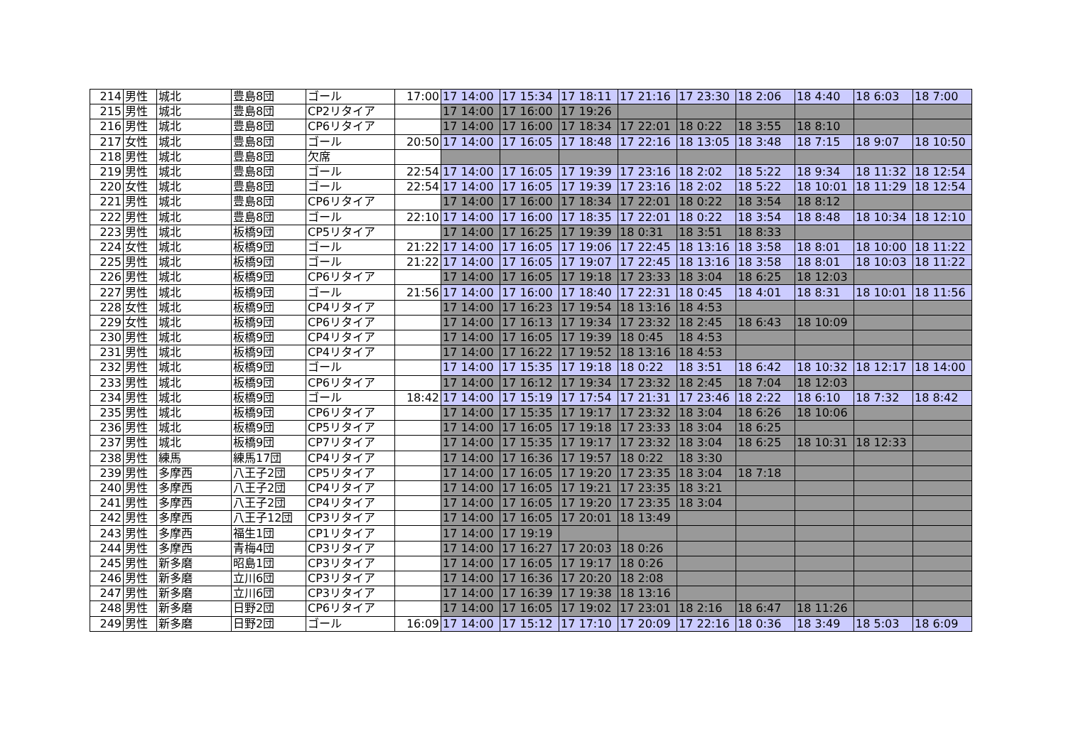| 214 | 男性 | 城北 | 豊島8団 | ゴール | 17:00 | 17 14:00 | 17 15:34 | 17 18:11 | 17 21:16 | 17 23:30 | 18 2:06 | 18 4:40 | 18 6:03 | 18 7:00 |
| 215 | 男性 | 城北 | 豊島8団 | CP2リタイア | | 17 14:00 | 17 16:00 | 17 19:26 | | | | | | |
| 216 | 男性 | 城北 | 豊島8団 | CP6リタイア | | 17 14:00 | 17 16:00 | 17 18:34 | 17 22:01 | 18 0:22 | 18 3:55 | 18 8:10 | | |
| 217 | 女性 | 城北 | 豊島8団 | ゴール | 20:50 | 17 14:00 | 17 16:05 | 17 18:48 | 17 22:16 | 18 13:05 | 18 3:48 | 18 7:15 | 18 9:07 | 18 10:50 |
| 218 | 男性 | 城北 | 豊島8団 | 欠席 | | | | | | | | | | |
| 219 | 男性 | 城北 | 豊島8団 | ゴール | 22:54 | 17 14:00 | 17 16:05 | 17 19:39 | 17 23:16 | 18 2:02 | 18 5:22 | 18 9:34 | 18 11:32 | 18 12:54 |
| 220 | 女性 | 城北 | 豊島8団 | ゴール | 22:54 | 17 14:00 | 17 16:05 | 17 19:39 | 17 23:16 | 18 2:02 | 18 5:22 | 18 10:01 | 18 11:29 | 18 12:54 |
| 221 | 男性 | 城北 | 豊島8団 | CP6リタイア | | 17 14:00 | 17 16:00 | 17 18:34 | 17 22:01 | 18 0:22 | 18 3:54 | 18 8:12 | | |
| 222 | 男性 | 城北 | 豊島8団 | ゴール | 22:10 | 17 14:00 | 17 16:00 | 17 18:35 | 17 22:01 | 18 0:22 | 18 3:54 | 18 8:48 | 18 10:34 | 18 12:10 |
| 223 | 男性 | 城北 | 板橋9団 | CP5リタイア | | 17 14:00 | 17 16:25 | 17 19:39 | 18 0:31 | 18 3:51 | 18 8:33 | | | |
| 224 | 女性 | 城北 | 板橋9団 | ゴール | 21:22 | 17 14:00 | 17 16:05 | 17 19:06 | 17 22:45 | 18 13:16 | 18 3:58 | 18 8:01 | 18 10:00 | 18 11:22 |
| 225 | 男性 | 城北 | 板橋9団 | ゴール | 21:22 | 17 14:00 | 17 16:05 | 17 19:07 | 17 22:45 | 18 13:16 | 18 3:58 | 18 8:01 | 18 10:03 | 18 11:22 |
| 226 | 男性 | 城北 | 板橋9団 | CP6リタイア | | 17 14:00 | 17 16:05 | 17 19:18 | 17 23:33 | 18 3:04 | 18 6:25 | 18 12:03 | | |
| 227 | 男性 | 城北 | 板橋9団 | ゴール | 21:56 | 17 14:00 | 17 16:00 | 17 18:40 | 17 22:31 | 18 0:45 | 18 4:01 | 18 8:31 | 18 10:01 | 18 11:56 |
| 228 | 女性 | 城北 | 板橋9団 | CP4リタイア | | 17 14:00 | 17 16:23 | 17 19:54 | 18 13:16 | 18 4:53 | | | | |
| 229 | 女性 | 城北 | 板橋9団 | CP6リタイア | | 17 14:00 | 17 16:13 | 17 19:34 | 17 23:32 | 18 2:45 | 18 6:43 | 18 10:09 | | |
| 230 | 男性 | 城北 | 板橋9団 | CP4リタイア | | 17 14:00 | 17 16:05 | 17 19:39 | 18 0:45 | 18 4:53 | | | | |
| 231 | 男性 | 城北 | 板橋9団 | CP4リタイア | | 17 14:00 | 17 16:22 | 17 19:52 | 18 13:16 | 18 4:53 | | | | |
| 232 | 男性 | 城北 | 板橋9団 | ゴール | | 17 14:00 | 17 15:35 | 17 19:18 | 18 0:22 | 18 3:51 | 18 6:42 | 18 10:32 | 18 12:17 | 18 14:00 |
| 233 | 男性 | 城北 | 板橋9団 | CP6リタイア | | 17 14:00 | 17 16:12 | 17 19:34 | 17 23:32 | 18 2:45 | 18 7:04 | 18 12:03 | | |
| 234 | 男性 | 城北 | 板橋9団 | ゴール | 18:42 | 17 14:00 | 17 15:19 | 17 17:54 | 17 21:31 | 17 23:46 | 18 2:22 | 18 6:10 | 18 7:32 | 18 8:42 |
| 235 | 男性 | 城北 | 板橋9団 | CP6リタイア | | 17 14:00 | 17 15:35 | 17 19:17 | 17 23:32 | 18 3:04 | 18 6:26 | 18 10:06 | | |
| 236 | 男性 | 城北 | 板橋9団 | CP5リタイア | | 17 14:00 | 17 16:05 | 17 19:18 | 17 23:33 | 18 3:04 | 18 6:25 | | | |
| 237 | 男性 | 城北 | 板橋9団 | CP7リタイア | | 17 14:00 | 17 15:35 | 17 19:17 | 17 23:32 | 18 3:04 | 18 6:25 | 18 10:31 | 18 12:33 | |
| 238 | 男性 | 練馬 | 練馬17団 | CP4リタイア | | 17 14:00 | 17 16:36 | 17 19:57 | 18 0:22 | 18 3:30 | | | | |
| 239 | 男性 | 多摩西 | 八王子2団 | CP5リタイア | | 17 14:00 | 17 16:05 | 17 19:20 | 17 23:35 | 18 3:04 | 18 7:18 | | | |
| 240 | 男性 | 多摩西 | 八王子2団 | CP4リタイア | | 17 14:00 | 17 16:05 | 17 19:21 | 17 23:35 | 18 3:21 | | | | |
| 241 | 男性 | 多摩西 | 八王子2団 | CP4リタイア | | 17 14:00 | 17 16:05 | 17 19:20 | 17 23:35 | 18 3:04 | | | | |
| 242 | 男性 | 多摩西 | 八王子12団 | CP3リタイア | | 17 14:00 | 17 16:05 | 17 20:01 | 18 13:49 | | | | | |
| 243 | 男性 | 多摩西 | 福生1団 | CP1リタイア | | 17 14:00 | 17 19:19 | | | | | | | |
| 244 | 男性 | 多摩西 | 青梅4団 | CP3リタイア | | 17 14:00 | 17 16:27 | 17 20:03 | 18 0:26 | | | | | |
| 245 | 男性 | 新多磨 | 昭島1団 | CP3リタイア | | 17 14:00 | 17 16:05 | 17 19:17 | 18 0:26 | | | | | |
| 246 | 男性 | 新多磨 | 立川6団 | CP3リタイア | | 17 14:00 | 17 16:36 | 17 20:20 | 18 2:08 | | | | | |
| 247 | 男性 | 新多磨 | 立川6団 | CP3リタイア | | 17 14:00 | 17 16:39 | 17 19:38 | 18 13:16 | | | | | |
| 248 | 男性 | 新多磨 | 日野2団 | CP6リタイア | | 17 14:00 | 17 16:05 | 17 19:02 | 17 23:01 | 18 2:16 | 18 6:47 | 18 11:26 | | |
| 249 | 男性 | 新多磨 | 日野2団 | ゴール | 16:09 | 17 14:00 | 17 15:12 | 17 17:10 | 17 20:09 | 17 22:16 | 18 0:36 | 18 3:49 | 18 5:03 | 18 6:09 |